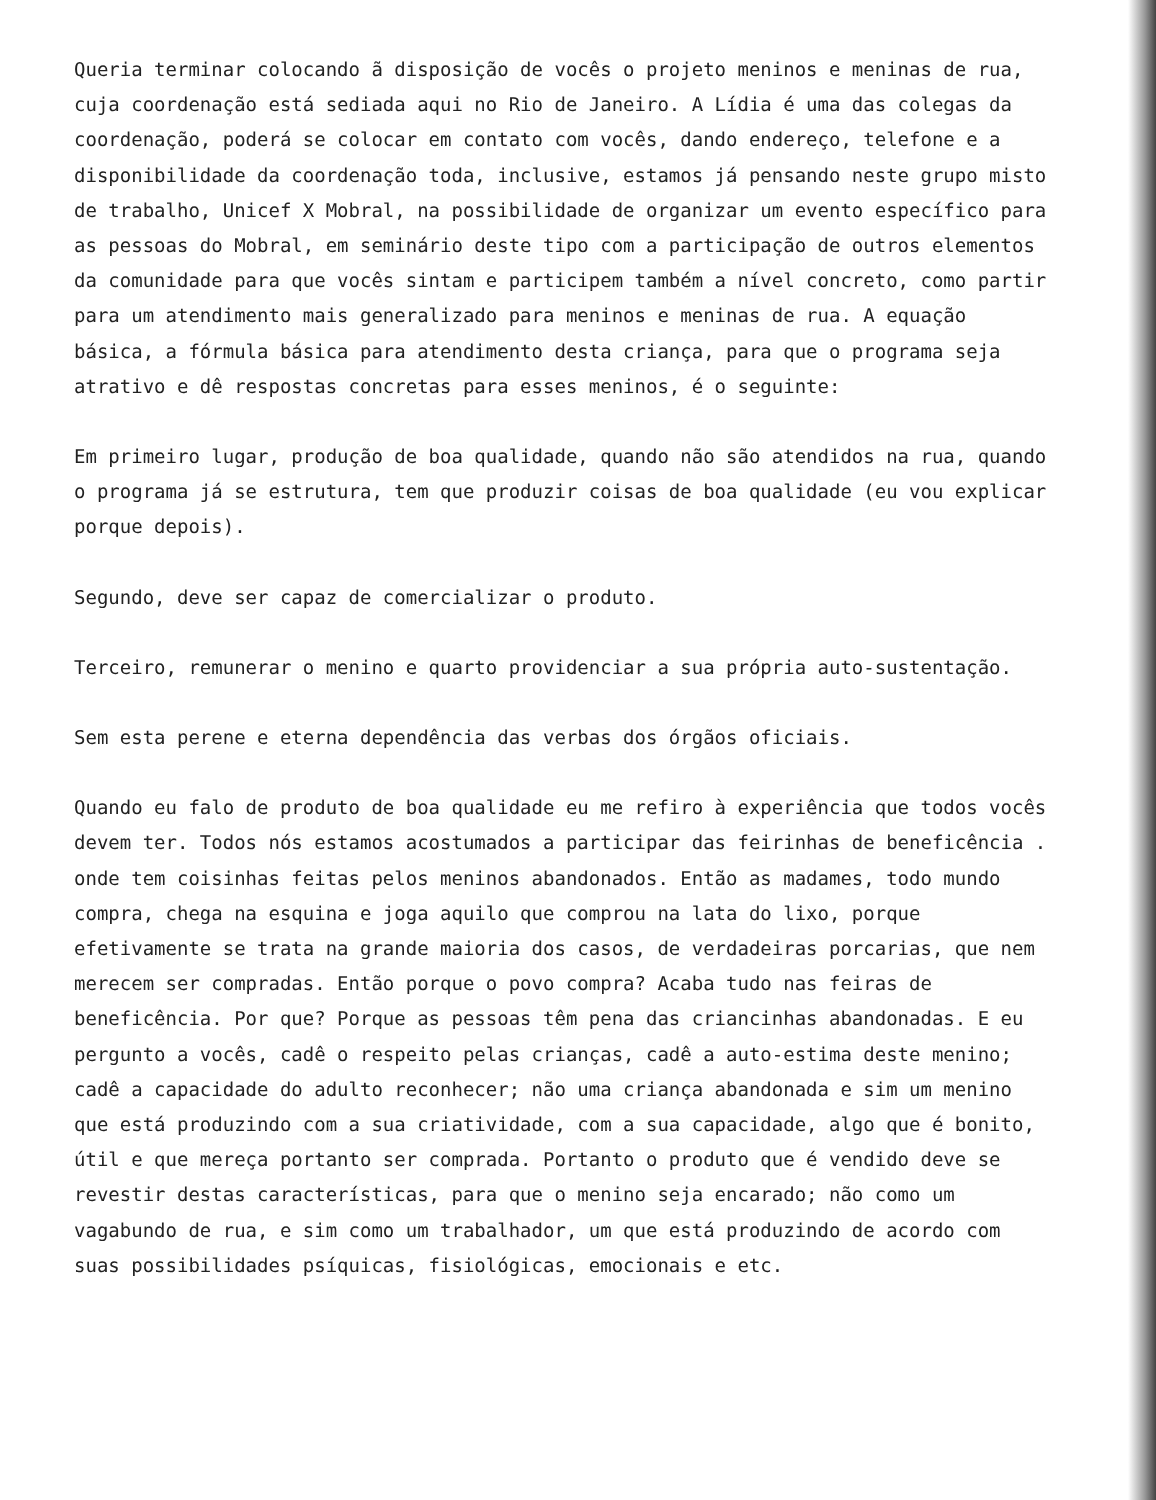Queria terminar colocando ã disposição de vocês o projeto meninos e meninas de rua, cuja coordenação está sediada aqui no Rio de Janeiro. A Lídia é uma das colegas da coordenação, poderá se colocar em contato com vocês, dando endereço, telefone e a disponibilidade da coordenação toda, inclusive, estamos já pensando neste grupo misto de trabalho, Unicef X Mobral, na possibilidade de organizar um evento específico para as pessoas do Mobral, em seminário deste tipo com a participação de outros elementos da comunidade para que vocês sintam e participem também a nível concreto, como partir para um atendimento mais generalizado para meninos e meninas de rua. A equação básica, a fórmula básica para atendimento desta criança, para que o programa seja atrativo e dê respostas concretas para esses meninos, é o seguinte:
Em primeiro lugar, produção de boa qualidade, quando não são atendidos na rua, quando o programa já se estrutura, tem que produzir coisas de boa qualidade (eu vou explicar porque depois).
Segundo, deve ser capaz de comercializar o produto.
Terceiro, remunerar o menino e quarto providenciar a sua própria auto-sustentação.
Sem esta perene e eterna dependência das verbas dos órgãos oficiais.
Quando eu falo de produto de boa qualidade eu me refiro à experiência que todos vocês devem ter. Todos nós estamos acostumados a participar das feirinhas de beneficência . onde tem coisinhas feitas pelos meninos abandonados. Então as madames, todo mundo compra, chega na esquina e joga aquilo que comprou na lata do lixo, porque efetivamente se trata na grande maioria dos casos, de verdadeiras porcarias, que nem merecem ser compradas. Então porque o povo compra? Acaba tudo nas feiras de beneficência. Por que? Porque as pessoas têm pena das criancinhas abandonadas. E eu pergunto a vocês, cadê o respeito pelas crianças, cadê a auto-estima deste menino; cadê a capacidade do adulto reconhecer; não uma criança abandonada e sim um menino que está produzindo com a sua criatividade, com a sua capacidade, algo que é bonito, útil e que mereça portanto ser comprada. Portanto o produto que é vendido deve se revestir destas características, para que o menino seja encarado; não como um vagabundo de rua, e sim como um trabalhador, um que está produzindo de acordo com suas possibilidades psíquicas, fisiológicas, emocionais e etc.